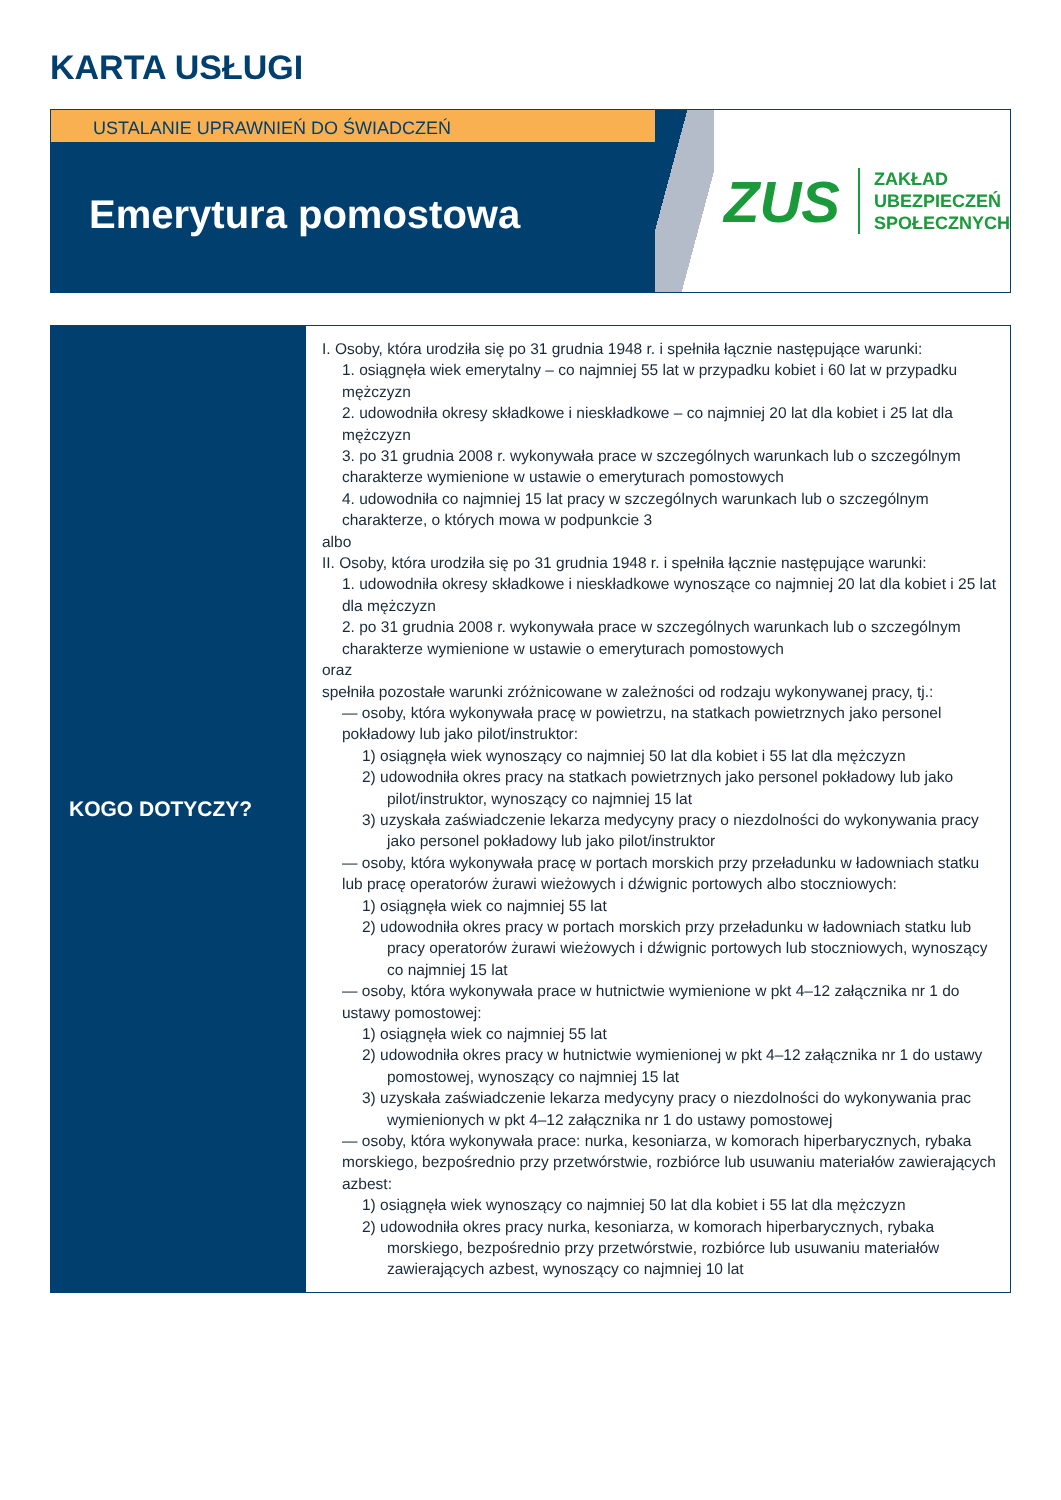KARTA USŁUGI
USTALANIE UPRAWNIEŃ DO ŚWIADCZEŃ
Emerytura pomostowa
ZUS
ZAKŁAD
UBEZPIECZEŃ
SPOŁECZNYCH
| KOGO DOTYCZY? | I. Osoby, która urodziła się po 31 grudnia 1948 r. i spełniła łącznie następujące warunki: 1. osiągnęła wiek emerytalny – co najmniej 55 lat w przypadku kobiet i 60 lat w przypadku mężczyzn 2. udowodniła okresy składkowe i nieskładkowe – co najmniej 20 lat dla kobiet i 25 lat dla mężczyzn 3. po 31 grudnia 2008 r. wykonywała prace w szczególnych warunkach lub o szczególnym charakterze wymienione w ustawie o emeryturach pomostowych 4. udowodniła co najmniej 15 lat pracy w szczególnych warunkach lub o szczególnym charakterze, o których mowa w podpunkcie 3 albo II. Osoby, która urodziła się po 31 grudnia 1948 r. i spełniła łącznie następujące warunki: 1. udowodniła okresy składkowe i nieskładkowe wynoszące co najmniej 20 lat dla kobiet i 25 lat dla mężczyzn 2. po 31 grudnia 2008 r. wykonywała prace w szczególnych warunkach lub o szczególnym charakterze wymienione w ustawie o emeryturach pomostowych oraz spełniła pozostałe warunki zróżnicowane w zależności od rodzaju wykonywanej pracy, tj.: — osoby, która wykonywała pracę w powietrzu, na statkach powietrznych jako personel pokładowy lub jako pilot/instruktor: 1) osiągnęła wiek wynoszący co najmniej 50 lat dla kobiet i 55 lat dla mężczyzn 2) udowodniła okres pracy na statkach powietrznych jako personel pokładowy lub jako pilot/instruktor, wynoszący co najmniej 15 lat 3) uzyskała zaświadczenie lekarza medycyny pracy o niezdolności do wykonywania pracy jako personel pokładowy lub jako pilot/instruktor — osoby, która wykonywała pracę w portach morskich przy przeładunku w ładowniach statku lub pracę operatorów żurawi wieżowych i dźwignic portowych albo stoczniowych: 1) osiągnęła wiek co najmniej 55 lat 2) udowodniła okres pracy w portach morskich przy przeładunku w ładowniach statku lub pracy operatorów żurawi wieżowych i dźwignic portowych lub stoczniowych, wynoszący co najmniej 15 lat — osoby, która wykonywała prace w hutnictwie wymienione w pkt 4–12 załącznika nr 1 do ustawy pomostowej: 1) osiągnęła wiek co najmniej 55 lat 2) udowodniła okres pracy w hutnictwie wymienionej w pkt 4–12 załącznika nr 1 do ustawy pomostowej, wynoszący co najmniej 15 lat 3) uzyskała zaświadczenie lekarza medycyny pracy o niezdolności do wykonywania prac wymienionych w pkt 4–12 załącznika nr 1 do ustawy pomostowej — osoby, która wykonywała prace: nurka, kesoniarza, w komorach hiperbarycznych, rybaka morskiego, bezpośrednio przy przetwórstwie, rozbiórce lub usuwaniu materiałów zawierających azbest: 1) osiągnęła wiek wynoszący co najmniej 50 lat dla kobiet i 55 lat dla mężczyzn 2) udowodniła okres pracy nurka, kesoniarza, w komorach hiperbarycznych, rybaka morskiego, bezpośrednio przy przetwórstwie, rozbiórce lub usuwaniu materiałów zawierających azbest, wynoszący co najmniej 10 lat |